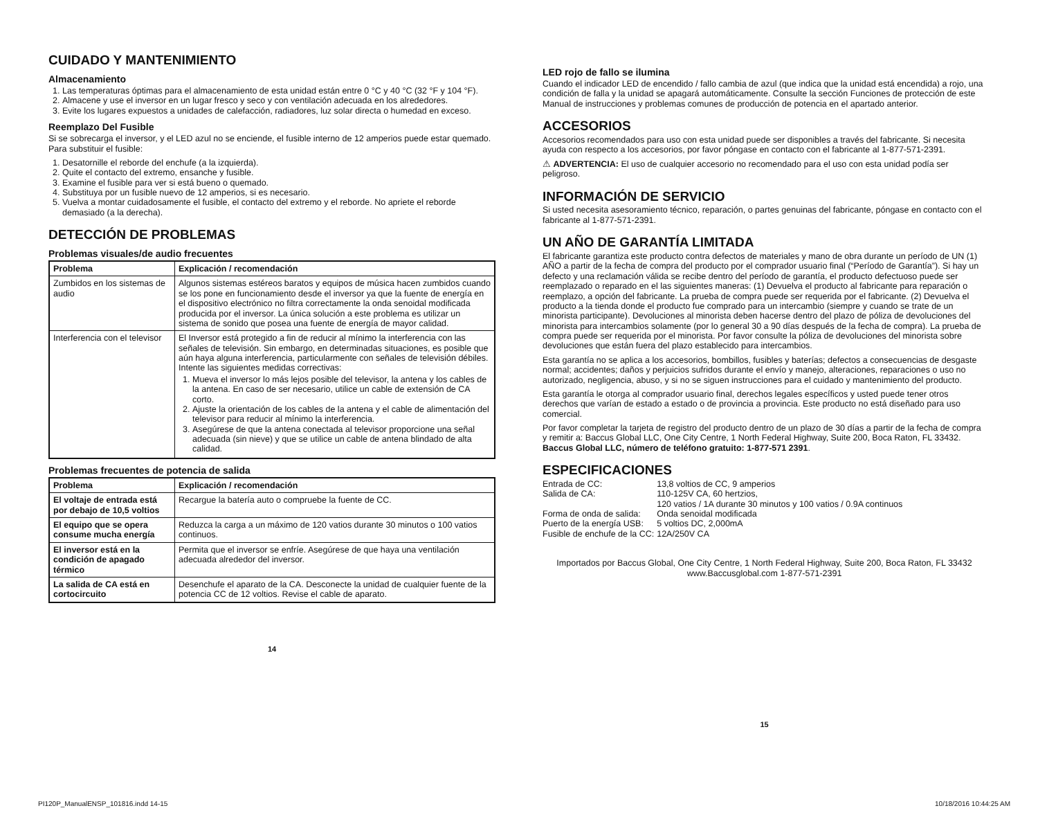CUIDADO Y MANTENIMIENTO
Almacenamiento
1. Las temperaturas óptimas para el almacenamiento de esta unidad están entre 0 °C y 40 °C (32 °F y 104 °F).
2. Almacene y use el inversor en un lugar fresco y seco y con ventilación adecuada en los alrededores.
3. Evite los lugares expuestos a unidades de calefacción, radiadores, luz solar directa o humedad en exceso.
Reemplazo Del Fusible
Si se sobrecarga el inversor, y el LED azul no se enciende, el fusible interno de 12 amperios puede estar quemado. Para substituir el fusible:
1. Desatornille el reborde del enchufe (a la izquierda).
2. Quite el contacto del extremo, ensanche y fusible.
3. Examine el fusible para ver si está bueno o quemado.
4. Substituya por un fusible nuevo de 12 amperios, si es necesario.
5. Vuelva a montar cuidadosamente el fusible, el contacto del extremo y el reborde. No apriete el reborde demasiado (a la derecha).
DETECCIÓN DE PROBLEMAS
Problemas visuales/de audio frecuentes
| Problema | Explicación / recomendación |
| --- | --- |
| Zumbidos en los sistemas de audio | Algunos sistemas estéreos baratos y equipos de música hacen zumbidos cuando se los pone en funcionamiento desde el inversor ya que la fuente de energía en el dispositivo electrónico no filtra correctamente la onda senoidal modificada producida por el inversor. La única solución a este problema es utilizar un sistema de sonido que posea una fuente de energía de mayor calidad. |
| Interferencia con el televisor | El Inversor está protegido a fin de reducir al mínimo la interferencia con las señales de televisión. Sin embargo, en determinadas situaciones, es posible que aún haya alguna interferencia, particularmente con señales de televisión débiles. Intente las siguientes medidas correctivas: 1. Mueva el inversor lo más lejos posible del televisor, la antena y los cables de la antena. En caso de ser necesario, utilice un cable de extensión de CA corto. 2. Ajuste la orientación de los cables de la antena y el cable de alimentación del televisor para reducir al mínimo la interferencia. 3. Asegúrese de que la antena conectada al televisor proporcione una señal adecuada (sin nieve) y que se utilice un cable de antena blindado de alta calidad. |
Problemas frecuentes de potencia de salida
| Problema | Explicación / recomendación |
| --- | --- |
| El voltaje de entrada está por debajo de 10,5 voltios | Recargue la batería auto o compruebe la fuente de CC. |
| El equipo que se opera consume mucha energía | Reduzca la carga a un máximo de 120 vatios durante 30 minutos o 100 vatios continuos. |
| El inversor está en la condición de apagado térmico | Permita que el inversor se enfríe. Asegúrese de que haya una ventilación adecuada alrededor del inversor. |
| La salida de CA está en cortocircuito | Desenchufe el aparato de la CA. Desconecte la unidad de cualquier fuente de la potencia CC de 12 voltios. Revise el cable de aparato. |
14
LED rojo de fallo se ilumina
Cuando el indicador LED de encendido / fallo cambia de azul (que indica que la unidad está encendida) a rojo, una condición de falla y la unidad se apagará automáticamente. Consulte la sección Funciones de protección de este Manual de instrucciones y problemas comunes de producción de potencia en el apartado anterior.
ACCESORIOS
Accesorios recomendados para uso con esta unidad puede ser disponibles a través del fabricante. Si necesita ayuda con respecto a los accesorios, por favor póngase en contacto con el fabricante al 1-877-571-2391.
⚠ ADVERTENCIA: El uso de cualquier accesorio no recomendado para el uso con esta unidad podía ser peligroso.
INFORMACIÓN DE SERVICIO
Si usted necesita asesoramiento técnico, reparación, o partes genuinas del fabricante, póngase en contacto con el fabricante al 1-877-571-2391.
UN AÑO DE GARANTÍA LIMITADA
El fabricante garantiza este producto contra defectos de materiales y mano de obra durante un período de UN (1) AÑO a partir de la fecha de compra del producto por el comprador usuario final (“Período de Garantía”). Si hay un defecto y una reclamación válida se recibe dentro del período de garantía, el producto defectuoso puede ser reemplazado o reparado en el las siguientes maneras: (1) Devuelva el producto al fabricante para reparación o reemplazo, a opción del fabricante. La prueba de compra puede ser requerida por el fabricante. (2) Devuelva el producto a la tienda donde el producto fue comprado para un intercambio (siempre y cuando se trate de un minorista participante). Devoluciones al minorista deben hacerse dentro del plazo de póliza de devoluciones del minorista para intercambios solamente (por lo general 30 a 90 días después de la fecha de compra). La prueba de compra puede ser requerida por el minorista. Por favor consulte la póliza de devoluciones del minorista sobre devoluciones que están fuera del plazo establecido para intercambios.
Esta garantía no se aplica a los accesorios, bombillos, fusibles y baterías; defectos a consecuencias de desgaste normal; accidentes; daños y perjuicios sufridos durante el envío y manejo, alteraciones, reparaciones o uso no autorizado, negligencia, abuso, y si no se siguen instrucciones para el cuidado y mantenimiento del producto.
Esta garantía le otorga al comprador usuario final, derechos legales específicos y usted puede tener otros derechos que varían de estado a estado o de provincia a provincia. Este producto no está diseñado para uso comercial.
Por favor completar la tarjeta de registro del producto dentro de un plazo de 30 días a partir de la fecha de compra y remitir a: Baccus Global LLC, One City Centre, 1 North Federal Highway, Suite 200, Boca Raton, FL 33432. Baccus Global LLC, número de teléfono gratuito: 1-877-571 2391.
ESPECIFICACIONES
| Entrada de CC: | 13,8 voltios de CC, 9 amperios |
| Salida de CA: | 110-125V CA, 60 hertzios, 120 vatios / 1A durante 30 minutos y 100 vatios / 0.9A continuos |
| Forma de onda de salida: | Onda senoidal modificada |
| Puerto de la energía USB: | 5 voltios DC, 2,000mA |
| Fusible de enchufe de la CC: | 12A/250V CA |
Importados por Baccus Global, One City Centre, 1 North Federal Highway, Suite 200, Boca Raton, FL 33432
www.Baccusglobal.com 1-877-571-2391
15
PI120P_ManualENSP_101816.indd 14-15 10/18/2016 10:44:25 AM